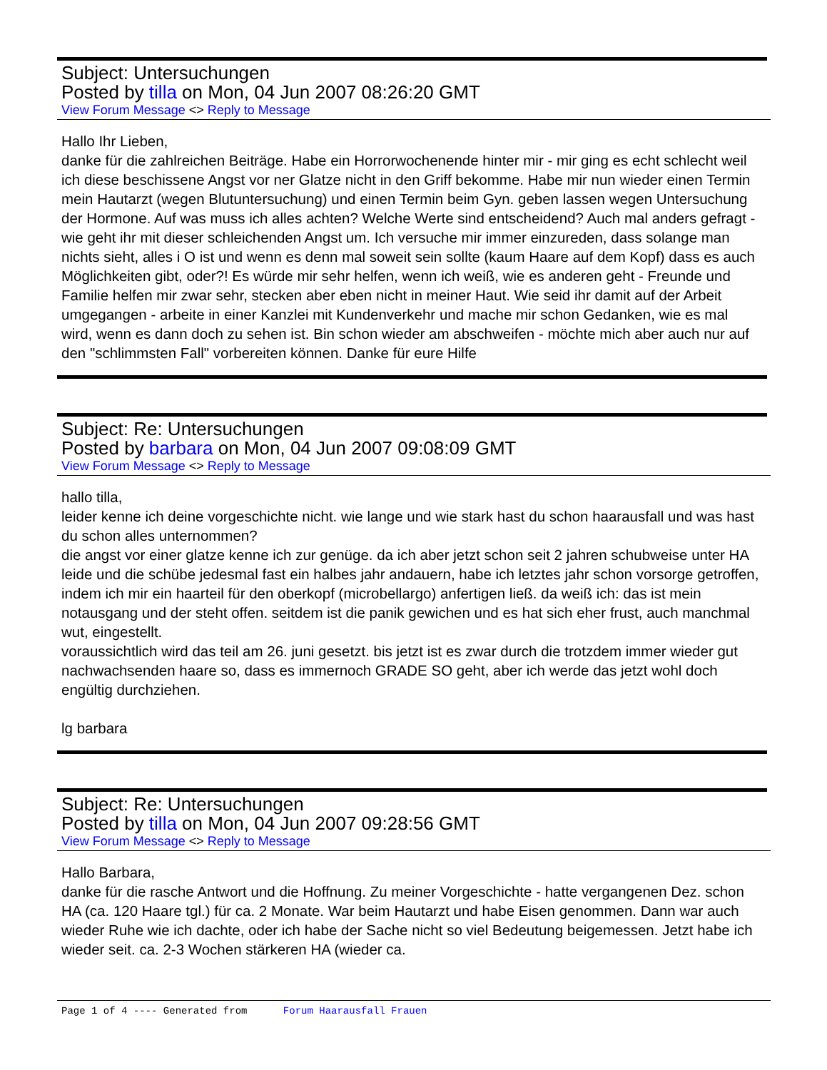Subject: Untersuchungen
Posted by tilla on Mon, 04 Jun 2007 08:26:20 GMT
View Forum Message <> Reply to Message
Hallo Ihr Lieben,
danke für die zahlreichen Beiträge. Habe ein Horrorwochenende hinter mir - mir ging es echt schlecht weil ich diese beschissene Angst vor ner Glatze nicht in den Griff bekomme. Habe mir nun wieder einen Termin mein Hautarzt (wegen Blutuntersuchung) und einen Termin beim Gyn. geben lassen wegen Untersuchung der Hormone. Auf was muss ich alles achten? Welche Werte sind entscheidend? Auch mal anders gefragt - wie geht ihr mit dieser schleichenden Angst um. Ich versuche mir immer einzureden, dass solange man nichts sieht, alles i O ist und wenn es denn mal soweit sein sollte (kaum Haare auf dem Kopf) dass es auch Möglichkeiten gibt, oder?! Es würde mir sehr helfen, wenn ich weiß, wie es anderen geht - Freunde und Familie helfen mir zwar sehr, stecken aber eben nicht in meiner Haut. Wie seid ihr damit auf der Arbeit umgegangen - arbeite in einer Kanzlei mit Kundenverkehr und mache mir schon Gedanken, wie es mal wird, wenn es dann doch zu sehen ist. Bin schon wieder am abschweifen - möchte mich aber auch nur auf den "schlimmsten Fall" vorbereiten können. Danke für eure Hilfe
Subject: Re: Untersuchungen
Posted by barbara on Mon, 04 Jun 2007 09:08:09 GMT
View Forum Message <> Reply to Message
hallo tilla,
leider kenne ich deine vorgeschichte nicht. wie lange und wie stark hast du schon haarausfall und was hast du schon alles unternommen?
die angst vor einer glatze kenne ich zur genüge. da ich aber jetzt schon seit 2 jahren schubweise unter HA leide und die schübe jedesmal fast ein halbes jahr andauern, habe ich letztes jahr schon vorsorge getroffen, indem ich mir ein haarteil für den oberkopf (microbellargo) anfertigen ließ. da weiß ich: das ist mein notausgang und der steht offen. seitdem ist die panik gewichen und es hat sich eher frust, auch manchmal wut, eingestellt.
voraussichtlich wird das teil am 26. juni gesetzt. bis jetzt ist es zwar durch die trotzdem immer wieder gut nachwachsenden haare so, dass es immernoch GRADE SO geht, aber ich werde das jetzt wohl doch engültig durchziehen.
lg barbara
Subject: Re: Untersuchungen
Posted by tilla on Mon, 04 Jun 2007 09:28:56 GMT
View Forum Message <> Reply to Message
Hallo Barbara,
danke für die rasche Antwort und die Hoffnung. Zu meiner Vorgeschichte - hatte vergangenen Dez. schon HA (ca. 120 Haare tgl.) für ca. 2 Monate. War beim Hautarzt und habe Eisen genommen. Dann war auch wieder Ruhe wie ich dachte, oder ich habe der Sache nicht so viel Bedeutung beigemessen. Jetzt habe ich wieder seit. ca. 2-3 Wochen stärkeren HA (wieder ca.
Page 1 of 4 ---- Generated from Forum Haarausfall Frauen